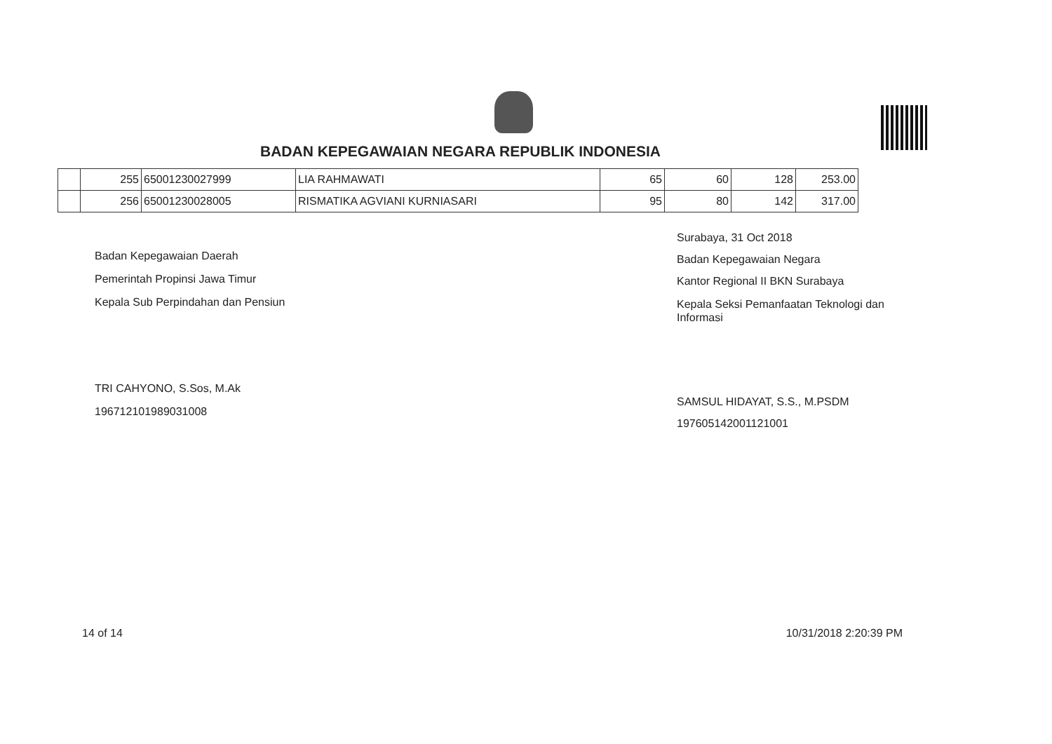BADAN KEPEGAWAIAN NEGARA REPUBLIK INDONESIA
| | 255 | 65001230027999 | LIA RAHMAWATI | 65 | 60 | 128 | 253.00 |
| | 256 | 65001230028005 | RISMATIKA AGVIANI KURNIASARI | 95 | 80 | 142 | 317.00 |
Badan Kepegawaian Daerah
Pemerintah Propinsi Jawa Timur
Kepala Sub Perpindahan dan Pensiun
TRI CAHYONO, S.Sos, M.Ak
196712101989031008
Surabaya, 31 Oct 2018
Badan Kepegawaian Negara
Kantor Regional II BKN Surabaya
Kepala Seksi Pemanfaatan Teknologi dan Informasi
SAMSUL HIDAYAT, S.S., M.PSDM
197605142001121001
14 of 14 10/31/2018 2:20:39 PM